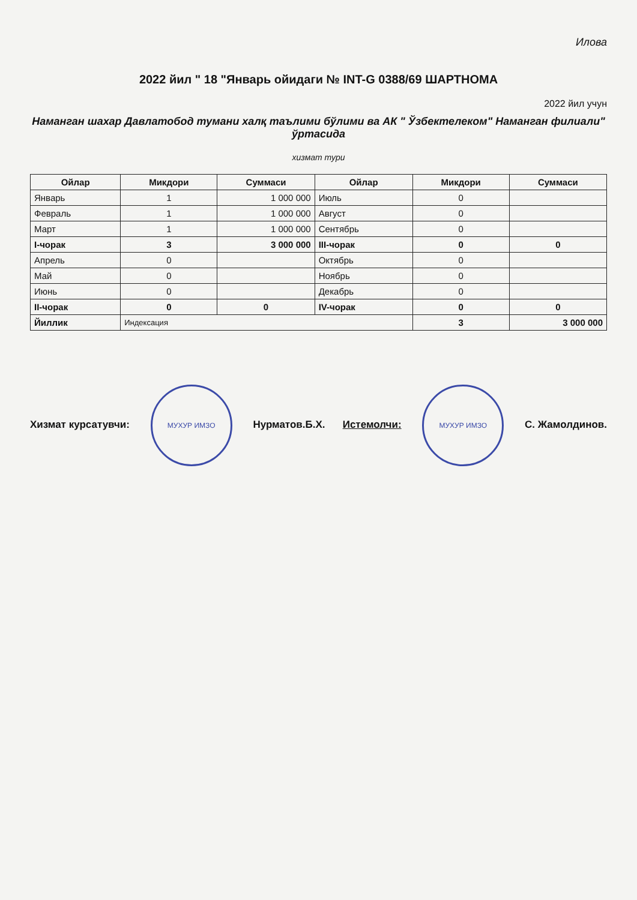Илова
2022 йил " 18 "Январь ойидаги № INT-G 0388/69 ШАРТНОМА
2022 йил учун
Наманган шахар Давлатобод тумани халқ таълими бўлими ва АК " Ўзбектелеком" Наманган филиали" ўртасида
хизмат тури
| Ойлар | Микдори | Суммаси | Ойлар | Микдори | Суммаси |
| --- | --- | --- | --- | --- | --- |
| Январь | 1 | 1 000 000 | Июль | 0 | |
| Февраль | 1 | 1 000 000 | Август | 0 | |
| Март | 1 | 1 000 000 | Сентябрь | 0 | |
| I-чорак | 3 | 3 000 000 | III-чорак | 0 | 0 |
| Апрель | 0 | | Октябрь | 0 | |
| Май | 0 | | Ноябрь | 0 | |
| Июнь | 0 | | Декабрь | 0 | |
| II-чорак | 0 | 0 | IV-чорак | 0 | 0 |
| Йиллик | Индексация | | | 3 | 3 000 000 |
Хизмат курсатувчи: МУХУР ИМЗО Нурматов.Б.Х.
Истемолчи: МУХУР ИМЗО С. Жамолдинов.